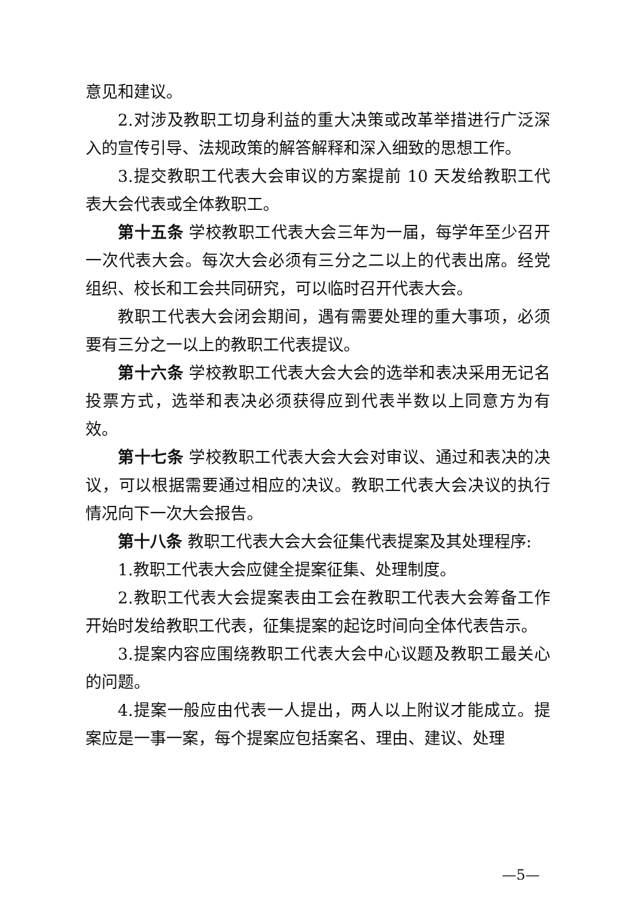意见和建议。
2.对涉及教职工切身利益的重大决策或改革举措进行广泛深入的宣传引导、法规政策的解答解释和深入细致的思想工作。
3.提交教职工代表大会审议的方案提前 10 天发给教职工代表大会代表或全体教职工。
第十五条 学校教职工代表大会三年为一届，每学年至少召开一次代表大会。每次大会必须有三分之二以上的代表出席。经党组织、校长和工会共同研究，可以临时召开代表大会。
教职工代表大会闭会期间，遇有需要处理的重大事项，必须要有三分之一以上的教职工代表提议。
第十六条 学校教职工代表大会大会的选举和表决采用无记名投票方式，选举和表决必须获得应到代表半数以上同意方为有效。
第十七条 学校教职工代表大会大会对审议、通过和表决的决议，可以根据需要通过相应的决议。教职工代表大会决议的执行情况向下一次大会报告。
第十八条 教职工代表大会大会征集代表提案及其处理程序:
1.教职工代表大会应健全提案征集、处理制度。
2.教职工代表大会提案表由工会在教职工代表大会筹备工作开始时发给教职工代表，征集提案的起讫时间向全体代表告示。
3.提案内容应围绕教职工代表大会中心议题及教职工最关心的问题。
4.提案一般应由代表一人提出，两人以上附议才能成立。提案应是一事一案，每个提案应包括案名、理由、建议、处理
—5—